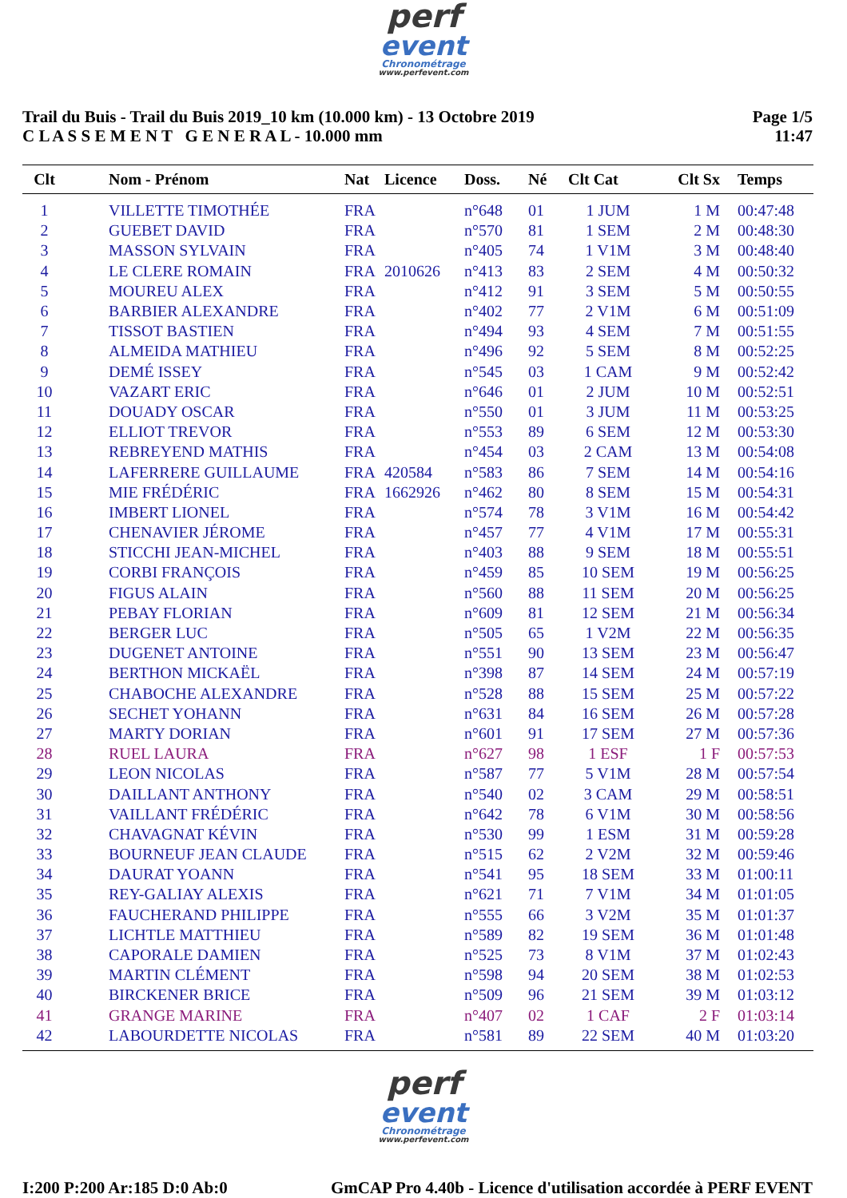perf
event
Chronométrage
www.perfevent.com
Trail du Buis - Trail du Buis 2019_10 km (10.000 km) - 13 Octobre 2019
C L A S S E M E N T G E N E R A L - 10.000 mm
Page 1/5
11:47
| Clt | Nom - Prénom | Nat | Licence | Doss. | Né | Clt Cat | Clt Sx | Temps |
| --- | --- | --- | --- | --- | --- | --- | --- | --- |
| 1 | VILLETTE TIMOTHÉE | FRA | | n°648 | 01 | 1 JUM | 1 M | 00:47:48 |
| 2 | GUEBET DAVID | FRA | | n°570 | 81 | 1 SEM | 2 M | 00:48:30 |
| 3 | MASSON SYLVAIN | FRA | | n°405 | 74 | 1 V1M | 3 M | 00:48:40 |
| 4 | LE CLERE ROMAIN | FRA | 2010626 | n°413 | 83 | 2 SEM | 4 M | 00:50:32 |
| 5 | MOUREU ALEX | FRA | | n°412 | 91 | 3 SEM | 5 M | 00:50:55 |
| 6 | BARBIER ALEXANDRE | FRA | | n°402 | 77 | 2 V1M | 6 M | 00:51:09 |
| 7 | TISSOT BASTIEN | FRA | | n°494 | 93 | 4 SEM | 7 M | 00:51:55 |
| 8 | ALMEIDA MATHIEU | FRA | | n°496 | 92 | 5 SEM | 8 M | 00:52:25 |
| 9 | DEMÉ ISSEY | FRA | | n°545 | 03 | 1 CAM | 9 M | 00:52:42 |
| 10 | VAZART ERIC | FRA | | n°646 | 01 | 2 JUM | 10 M | 00:52:51 |
| 11 | DOUADY OSCAR | FRA | | n°550 | 01 | 3 JUM | 11 M | 00:53:25 |
| 12 | ELLIOT TREVOR | FRA | | n°553 | 89 | 6 SEM | 12 M | 00:53:30 |
| 13 | REBREYEND MATHIS | FRA | | n°454 | 03 | 2 CAM | 13 M | 00:54:08 |
| 14 | LAFERRERE GUILLAUME | FRA | 420584 | n°583 | 86 | 7 SEM | 14 M | 00:54:16 |
| 15 | MIE FRÉDÉRIC | FRA | 1662926 | n°462 | 80 | 8 SEM | 15 M | 00:54:31 |
| 16 | IMBERT LIONEL | FRA | | n°574 | 78 | 3 V1M | 16 M | 00:54:42 |
| 17 | CHENAVIER JÉROME | FRA | | n°457 | 77 | 4 V1M | 17 M | 00:55:31 |
| 18 | STICCHI JEAN-MICHEL | FRA | | n°403 | 88 | 9 SEM | 18 M | 00:55:51 |
| 19 | CORBI FRANÇOIS | FRA | | n°459 | 85 | 10 SEM | 19 M | 00:56:25 |
| 20 | FIGUS ALAIN | FRA | | n°560 | 88 | 11 SEM | 20 M | 00:56:25 |
| 21 | PEBAY FLORIAN | FRA | | n°609 | 81 | 12 SEM | 21 M | 00:56:34 |
| 22 | BERGER LUC | FRA | | n°505 | 65 | 1 V2M | 22 M | 00:56:35 |
| 23 | DUGENET ANTOINE | FRA | | n°551 | 90 | 13 SEM | 23 M | 00:56:47 |
| 24 | BERTHON MICKAËL | FRA | | n°398 | 87 | 14 SEM | 24 M | 00:57:19 |
| 25 | CHABOCHE ALEXANDRE | FRA | | n°528 | 88 | 15 SEM | 25 M | 00:57:22 |
| 26 | SECHET YOHANN | FRA | | n°631 | 84 | 16 SEM | 26 M | 00:57:28 |
| 27 | MARTY DORIAN | FRA | | n°601 | 91 | 17 SEM | 27 M | 00:57:36 |
| 28 | RUEL LAURA | FRA | | n°627 | 98 | 1 ESF | 1 F | 00:57:53 |
| 29 | LEON NICOLAS | FRA | | n°587 | 77 | 5 V1M | 28 M | 00:57:54 |
| 30 | DAILLANT ANTHONY | FRA | | n°540 | 02 | 3 CAM | 29 M | 00:58:51 |
| 31 | VAILLANT FRÉDÉRIC | FRA | | n°642 | 78 | 6 V1M | 30 M | 00:58:56 |
| 32 | CHAVAGNAT KÉVIN | FRA | | n°530 | 99 | 1 ESM | 31 M | 00:59:28 |
| 33 | BOURNEUF JEAN CLAUDE | FRA | | n°515 | 62 | 2 V2M | 32 M | 00:59:46 |
| 34 | DAURAT YOANN | FRA | | n°541 | 95 | 18 SEM | 33 M | 01:00:11 |
| 35 | REY-GALIAY ALEXIS | FRA | | n°621 | 71 | 7 V1M | 34 M | 01:01:05 |
| 36 | FAUCHERAND PHILIPPE | FRA | | n°555 | 66 | 3 V2M | 35 M | 01:01:37 |
| 37 | LICHTLE MATTHIEU | FRA | | n°589 | 82 | 19 SEM | 36 M | 01:01:48 |
| 38 | CAPORALE DAMIEN | FRA | | n°525 | 73 | 8 V1M | 37 M | 01:02:43 |
| 39 | MARTIN CLÉMENT | FRA | | n°598 | 94 | 20 SEM | 38 M | 01:02:53 |
| 40 | BIRCKENER BRICE | FRA | | n°509 | 96 | 21 SEM | 39 M | 01:03:12 |
| 41 | GRANGE MARINE | FRA | | n°407 | 02 | 1 CAF | 2 F | 01:03:14 |
| 42 | LABOURDETTE NICOLAS | FRA | | n°581 | 89 | 22 SEM | 40 M | 01:03:20 |
perf
event
Chronométrage
www.perfevent.com
I:200 P:200 Ar:185 D:0 Ab:0 GmCAP Pro 4.40b - Licence d'utilisation accordée à PERF EVENT